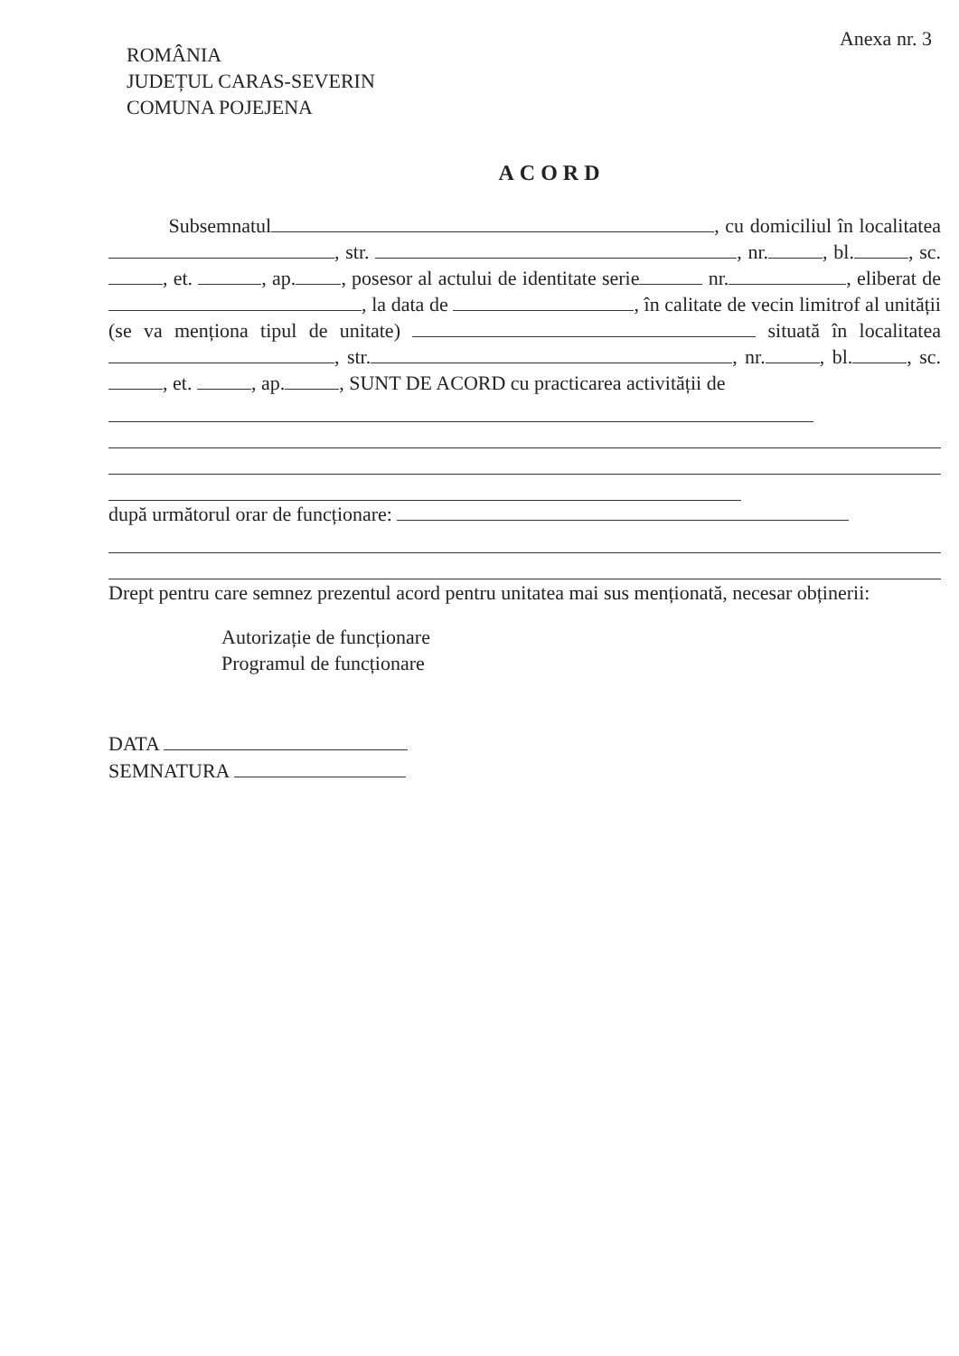Anexa nr. 3
ROMÂNIA
JUDEȚUL CARAS-SEVERIN
COMUNA POJEJENA
ACORD
Subsemnatul , cu domiciliul în localitatea , str. , nr. , bl. , sc. , et. , ap. , posesor al actului de identitate serie nr. , eliberat de , la data de , în calitate de vecin limitrof al unității (se va menționa tipul de unitate) situată în localitatea , str. , nr. , bl. , sc. , et. , ap. , SUNT DE ACORD cu practicarea activității de
după următorul orar de funcționare:
Drept pentru care semnez prezentul acord pentru unitatea mai sus menționată, necesar obținerii:
Autorizație de funcționare
Programul de funcționare
DATA
SEMNATURA